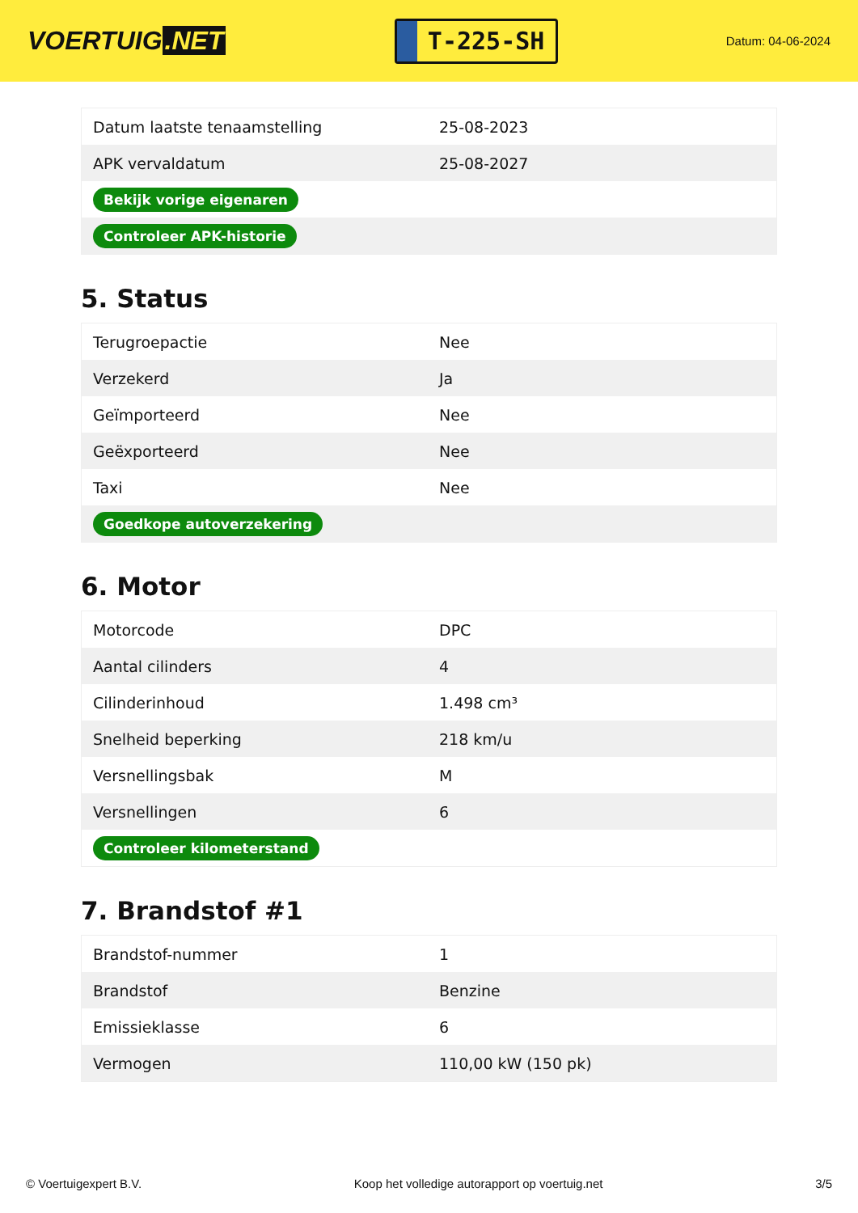VOERTUIG.NET
T-225-SH
Datum: 04-06-2024
| Datum laatste tenaamstelling | 25-08-2023 |
| APK vervaldatum | 25-08-2027 |
| Bekijk vorige eigenaren | |
| Controleer APK-historie | |
5. Status
| Terugroepactie | Nee |
| Verzekerd | Ja |
| Geïmporteerd | Nee |
| Geëxporteerd | Nee |
| Taxi | Nee |
| Goedkope autoverzekering | |
6. Motor
| Motorcode | DPC |
| Aantal cilinders | 4 |
| Cilinderinhoud | 1.498 cm³ |
| Snelheid beperking | 218 km/u |
| Versnellingsbak | M |
| Versnellingen | 6 |
| Controleer kilometerstand | |
7. Brandstof #1
| Brandstof-nummer | 1 |
| Brandstof | Benzine |
| Emissieklasse | 6 |
| Vermogen | 110,00 kW (150 pk) |
© Voertuigexpert B.V. Koop het volledige autorapport op voertuig.net 3/5